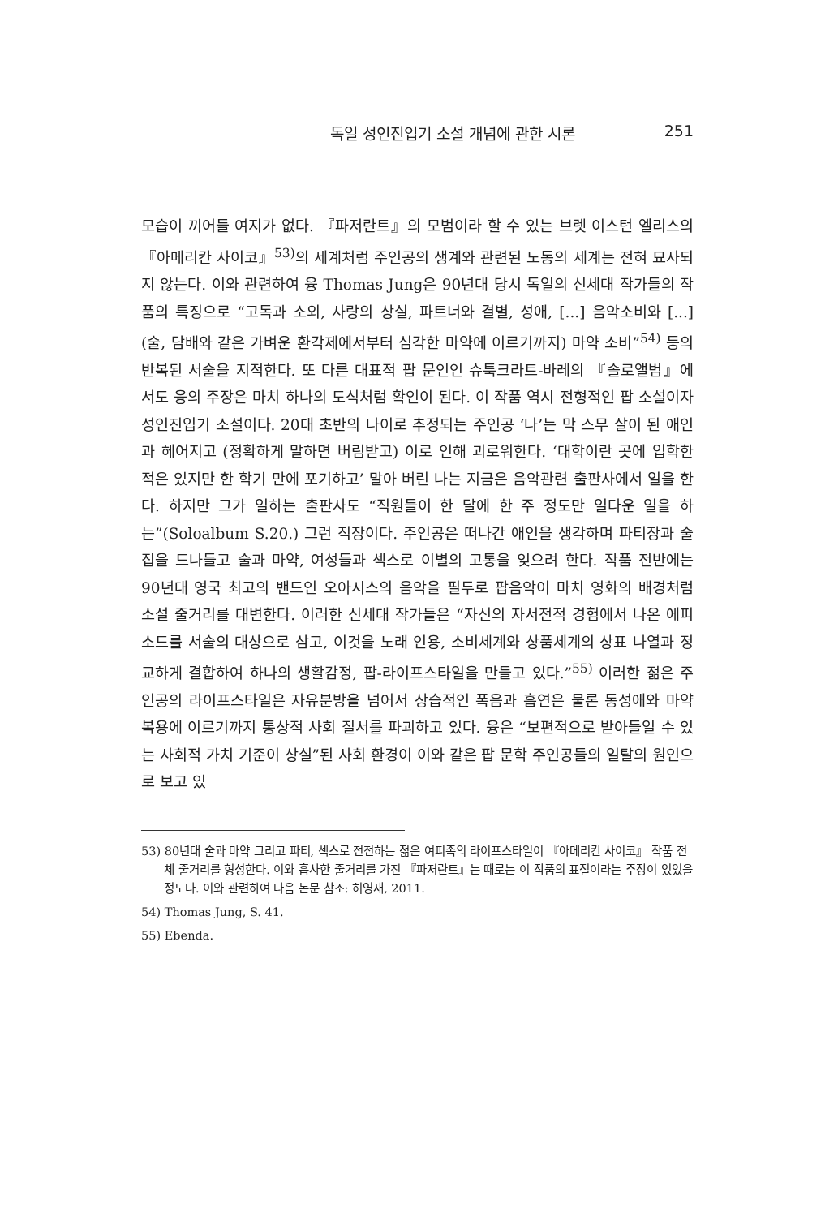독일 성인진입기 소설 개념에 관한 시론 251
모습이 끼어들 여지가 없다. 『파저란트』의 모범이라 할 수 있는 브렛 이스턴 엘리스의 『아메리칸 사이코』<sup>53)</sup>의 세계처럼 주인공의 생계와 관련된 노동의 세계는 전혀 묘사되지 않는다. 이와 관련하여 융 Thomas Jung은 90년대 당시 독일의 신세대 작가들의 작품의 특징으로 “고독과 소외, 사랑의 상실, 파트너와 결별, 성애, [...] 음악소비와 [...] (술, 담배와 같은 가벼운 환각제에서부터 심각한 마약에 이르기까지) 마약 소비”<sup>54)</sup> 등의 반복된 서술을 지적한다. 또 다른 대표적 팝 문인인 슈툭크라트-바레의 『솔로앨범』에서도 융의 주장은 마치 하나의 도식처럼 확인이 된다. 이 작품 역시 전형적인 팝 소설이자 성인진입기 소설이다. 20대 초반의 나이로 추정되는 주인공 ‘나’는 막 스무 살이 된 애인과 헤어지고 (정확하게 말하면 버림받고) 이로 인해 괴로워한다. ‘대학이란 곳에 입학한 적은 있지만 한 학기 만에 포기하고’ 말아 버린 나는 지금은 음악관련 출판사에서 일을 한다. 하지만 그가 일하는 출판사도 “직원들이 한 달에 한 주 정도만 일다운 일을 하는”(Soloalbum S.20.) 그런 직장이다. 주인공은 떠나간 애인을 생각하며 파티장과 술집을 드나들고 술과 마약, 여성들과 섹스로 이별의 고통을 잊으려 한다. 작품 전반에는 90년대 영국 최고의 밴드인 오아시스의 음악을 필두로 팝음악이 마치 영화의 배경처럼 소설 줄거리를 대변한다. 이러한 신세대 작가들은 “자신의 자서전적 경험에서 나온 에피소드를 서술의 대상으로 삼고, 이것을 노래 인용, 소비세계와 상품세계의 상표 나열과 정교하게 결합하여 하나의 생활감정, 팝-라이프스타일을 만들고 있다.”<sup>55)</sup> 이러한 젊은 주인공의 라이프스타일은 자유분방을 넘어서 상습적인 폭음과 흡연은 물론 동성애와 마약 복용에 이르기까지 통상적 사회 질서를 파괴하고 있다. 융은 “보편적으로 받아들일 수 있는 사회적 가치 기준이 상실”된 사회 환경이 이와 같은 팝 문학 주인공들의 일탈의 원인으로 보고 있
53) 80년대 술과 마약 그리고 파티, 섹스로 전전하는 젊은 여피족의 라이프스타일이 『아메리칸 사이코』 작품 전체 줄거리를 형성한다. 이와 흡사한 줄거리를 가진 『파저란트』는 때로는 이 작품의 표절이라는 주장이 있었을 정도다. 이와 관련하여 다음 논문 참조: 허영재, 2011.
54) Thomas Jung, S. 41.
55) Ebenda.